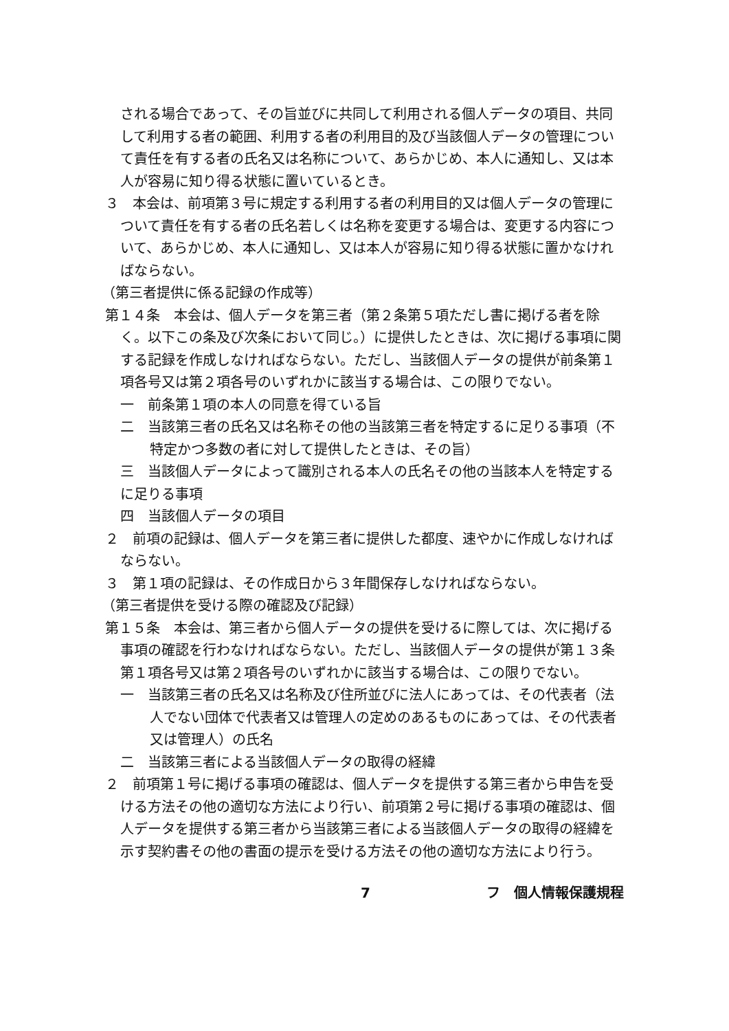される場合であって、その旨並びに共同して利用される個人データの項目、共同して利用する者の範囲、利用する者の利用目的及び当該個人データの管理について責任を有する者の氏名又は名称について、あらかじめ、本人に通知し、又は本人が容易に知り得る状態に置いているとき。
３　本会は、前項第３号に規定する利用する者の利用目的又は個人データの管理について責任を有する者の氏名若しくは名称を変更する場合は、変更する内容について、あらかじめ、本人に通知し、又は本人が容易に知り得る状態に置かなければならない。
（第三者提供に係る記録の作成等）
第１４条　本会は、個人データを第三者（第２条第５項ただし書に掲げる者を除く。以下この条及び次条において同じ。）に提供したときは、次に掲げる事項に関する記録を作成しなければならない。ただし、当該個人データの提供が前条第１項各号又は第２項各号のいずれかに該当する場合は、この限りでない。
一　前条第１項の本人の同意を得ている旨
二　当該第三者の氏名又は名称その他の当該第三者を特定するに足りる事項（不特定かつ多数の者に対して提供したときは、その旨）
三　当該個人データによって識別される本人の氏名その他の当該本人を特定するに足りる事項
四　当該個人データの項目
２　前項の記録は、個人データを第三者に提供した都度、速やかに作成しなければならない。
３　第１項の記録は、その作成日から３年間保存しなければならない。
（第三者提供を受ける際の確認及び記録）
第１５条　本会は、第三者から個人データの提供を受けるに際しては、次に掲げる事項の確認を行わなければならない。ただし、当該個人データの提供が第１３条第１項各号又は第２項各号のいずれかに該当する場合は、この限りでない。
一　当該第三者の氏名又は名称及び住所並びに法人にあっては、その代表者（法人でない団体で代表者又は管理人の定めのあるものにあっては、その代表者又は管理人）の氏名
二　当該第三者による当該個人データの取得の経緯
２　前項第１号に掲げる事項の確認は、個人データを提供する第三者から申告を受ける方法その他の適切な方法により行い、前項第２号に掲げる事項の確認は、個人データを提供する第三者から当該第三者による当該個人データの取得の経緯を示す契約書その他の書面の提示を受ける方法その他の適切な方法により行う。
7 フ　個人情報保護規程